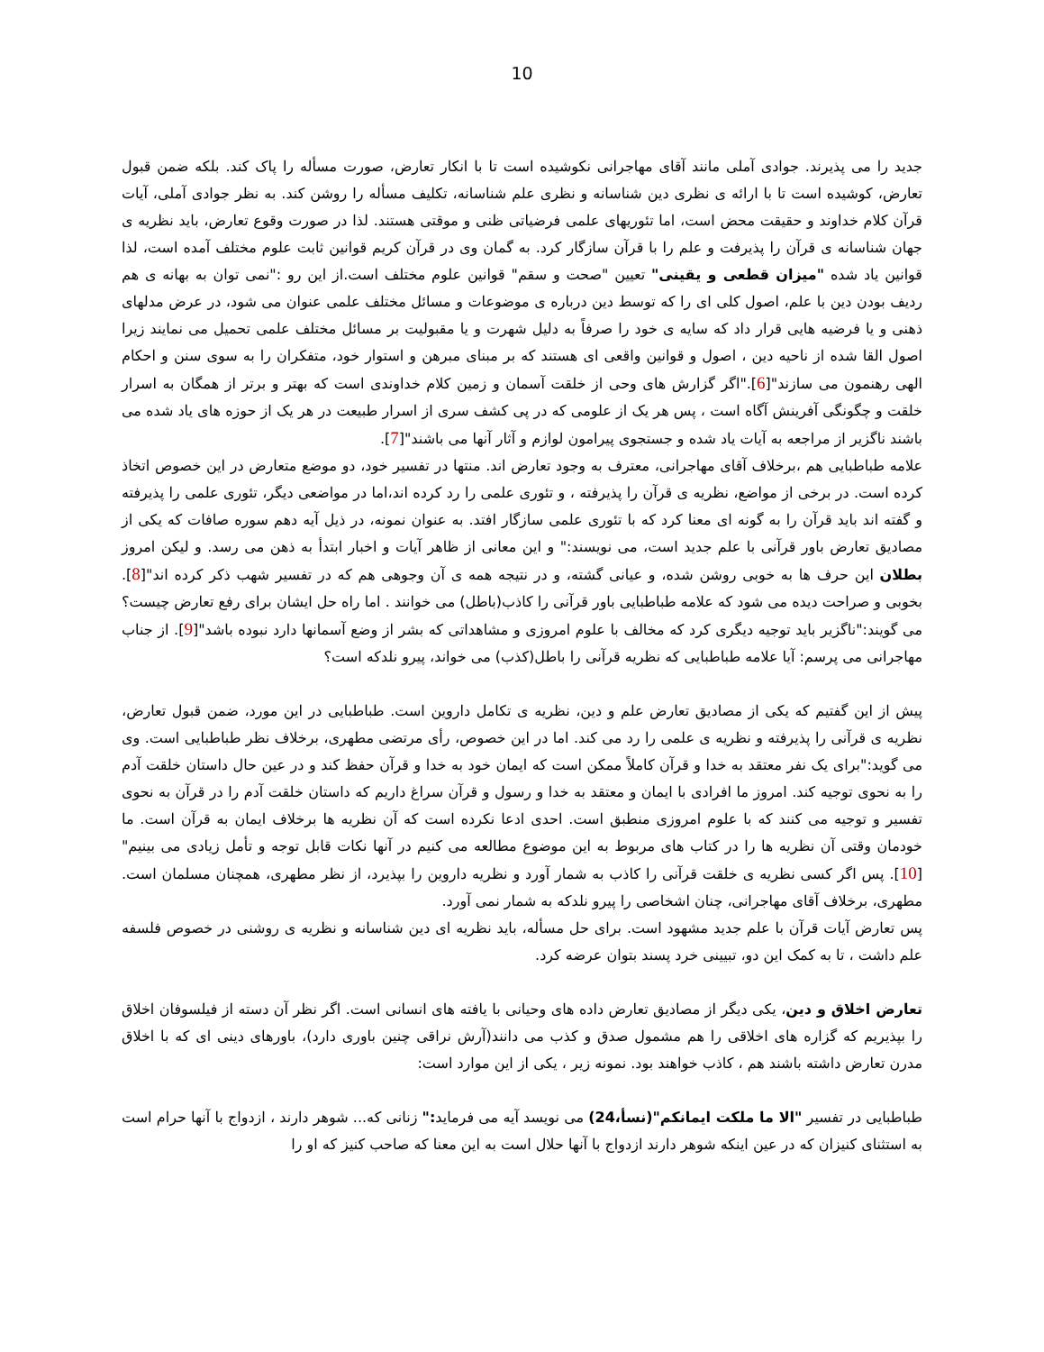10
جدید را می پذیرند. جوادی آملی مانند آقای مهاجرانی نکوشیده است تا با انکار تعارض، صورت مسأله را پاک کند. بلکه ضمن قبول تعارض، کوشیده است تا با ارائه ی نظری دین شناسانه و نظری علم شناسانه، تکلیف مسأله را روشن کند. به نظر جوادی آملی، آیات قرآن کلام خداوند و حقیقت محض است، اما تئوریهای علمی فرضیاتی ظنی و موقتی هستند. لذا در صورت وقوع تعارض، باید نظریه ی جهان شناسانه ی قرآن را پذیرفت و علم را با قرآن سازگار کرد. به گمان وی در قرآن کریم قوانین ثابت علوم مختلف آمده است، لذا قوانین یاد شده "میزان قطعی و یقینی" تعیین "صحت و سقم" قوانین علوم مختلف است.از این رو :"نمی توان به بهانه ی هم ردیف بودن دین با علم، اصول کلی ای را که توسط دین درباره ی موضوعات و مسائل مختلف علمی عنوان می شود، در عرض مدلهای ذهنی و یا فرضیه هایی قرار داد که سایه ی خود را صرفاً به دلیل شهرت و یا مقبولیت بر مسائل مختلف علمی تحمیل می نمایند زیرا اصول القا شده از ناحیه دین ، اصول و قوانین واقعی ای هستند که بر مبنای مبرهن و استوار خود، متفکران را به سوی سنن و احکام الهی رهنمون می سازند"[6]."اگر گزارش های وحی از خلقت آسمان و زمین کلام خداوندی است که بهتر و برتر از همگان به اسرار خلقت و چگونگی آفرینش آگاه است ، پس هر یک از علومی که در پی کشف سری از اسرار طبیعت در هر یک از حوزه های یاد شده می باشند ناگزیر از مراجعه به آیات یاد شده و جستجوی پیرامون لوازم و آثار آنها می باشند"[7].
علامه طباطبایی هم ،برخلاف آقای مهاجرانی، معترف به وجود تعارض اند. منتها در تفسیر خود، دو موضع متعارض در این خصوص اتخاذ کرده است. در برخی از مواضع، نظریه ی قرآن را پذیرفته ، و تئوری علمی را رد کرده اند،اما در مواضعی دیگر، تئوری علمی را پذیرفته و گفته اند باید قرآن را به گونه ای معنا کرد که با تئوری علمی سازگار افتد. به عنوان نمونه، در ذیل آیه دهم سوره صافات که یکی از مصادیق تعارض باور قرآنی با علم جدید است، می نویسند:" و این معانی از ظاهر آیات و اخبار ابتدأ به ذهن می رسد. و لیکن امروز بطلان این حرف ها به خوبی روشن شده، و عیانی گشته، و در نتیجه همه ی آن وجوهی هم که در تفسیر شهب ذکر کرده اند"[8]. بخوبی و صراحت دیده می شود که علامه طباطبایی باور قرآنی را کاذب(باطل) می خوانند . اما راه حل ایشان برای رفع تعارض چیست؟ می گویند:"ناگزیر باید توجیه دیگری کرد که مخالف با علوم امروزی و مشاهداتی که بشر از وضع آسمانها دارد نبوده باشد"[9]. از جناب مهاجرانی می پرسم: آیا علامه طباطبایی که نظریه قرآنی را باطل(کذب) می خواند، پیرو نلدکه است؟
پیش از این گفتیم که یکی از مصادیق تعارض علم و دین، نظریه ی تکامل داروین است. طباطبایی در این مورد، ضمن قبول تعارض، نظریه ی قرآنی را پذیرفته و نظریه ی علمی را رد می کند. اما در این خصوص، رأی مرتضی مطهری، برخلاف نظر طباطبایی است. وی می گوید:"برای یک نفر معتقد به خدا و قرآن کاملاً ممکن است که ایمان خود به خدا و قرآن حفظ کند و در عین حال داستان خلقت آدم را به نحوی توجیه کند. امروز ما افرادی با ایمان و معتقد به خدا و رسول و قرآن سراغ داریم که داستان خلقت آدم را در قرآن به نحوی تفسیر و توجیه می کنند که با علوم امروزی منطبق است. احدی ادعا نکرده است که آن نظریه ها برخلاف ایمان به قرآن است. ما خودمان وقتی آن نظریه ها را در کتاب های مربوط به این موضوع مطالعه می کنیم در آنها نکات قابل توجه و تأمل زیادی می بینیم"[10]. پس اگر کسی نظریه ی خلقت قرآنی را کاذب به شمار آورد و نظریه داروین را بپذیرد، از نظر مطهری، همچنان مسلمان است. مطهری، برخلاف آقای مهاجرانی، چنان اشخاصی را پیرو نلدکه به شمار نمی آورد.
پس تعارض آیات قرآن با علم جدید مشهود است. برای حل مسأله، باید نظریه ای دین شناسانه و نظریه ی روشنی در خصوص فلسفه علم داشت ، تا به کمک این دو، تبیینی خرد پسند بتوان عرضه کرد.
تعارض اخلاق و دین، یکی دیگر از مصادیق تعارض داده های وحیانی با یافته های انسانی است. اگر نظر آن دسته از فیلسوفان اخلاق را بپذیریم که گزاره های اخلاقی را هم مشمول صدق و کذب می دانند(آرش نراقی چنین باوری دارد)، باورهای دینی ای که با اخلاق مدرن تعارض داشته باشند هم ، کاذب خواهند بود. نمونه زیر ، یکی از این موارد است:
طباطبایی در تفسیر "الا ما ملکت ایمانکم"(نسأ،24) می نویسد آیه می فرماید:" زنانی که... شوهر دارند ، ازدواج با آنها حرام است به استثنای کنیزان که در عین اینکه شوهر دارند ازدواج با آنها حلال است به این معنا که صاحب کنیز که او را